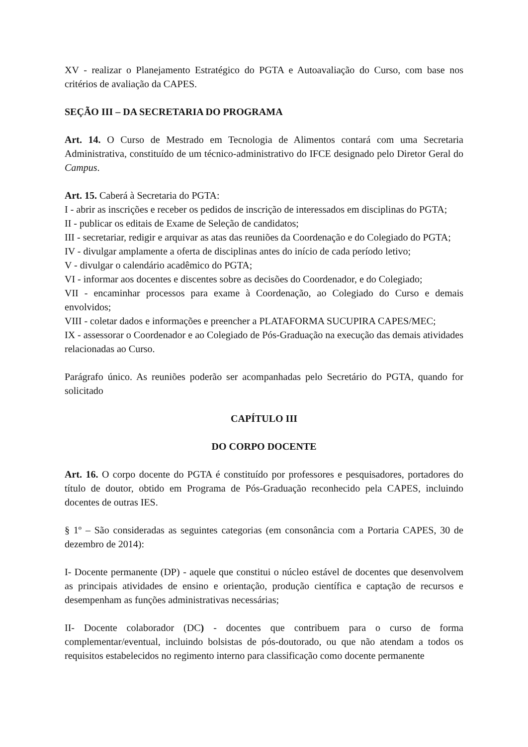XV - realizar o Planejamento Estratégico do PGTA e Autoavaliação do Curso, com base nos critérios de avaliação da CAPES.
SEÇÃO III – DA SECRETARIA DO PROGRAMA
Art. 14. O Curso de Mestrado em Tecnologia de Alimentos contará com uma Secretaria Administrativa, constituído de um técnico-administrativo do IFCE designado pelo Diretor Geral do Campus.
Art. 15. Caberá à Secretaria do PGTA:
I - abrir as inscrições e receber os pedidos de inscrição de interessados em disciplinas do PGTA;
II - publicar os editais de Exame de Seleção de candidatos;
III - secretariar, redigir e arquivar as atas das reuniões da Coordenação e do Colegiado do PGTA;
IV - divulgar amplamente a oferta de disciplinas antes do início de cada período letivo;
V - divulgar o calendário acadêmico do PGTA;
VI - informar aos docentes e discentes sobre as decisões do Coordenador, e do Colegiado;
VII - encaminhar processos para exame à Coordenação, ao Colegiado do Curso e demais envolvidos;
VIII - coletar dados e informações e preencher a PLATAFORMA SUCUPIRA CAPES/MEC;
IX - assessorar o Coordenador e ao Colegiado de Pós-Graduação na execução das demais atividades relacionadas ao Curso.
Parágrafo único. As reuniões poderão ser acompanhadas pelo Secretário do PGTA, quando for solicitado
CAPÍTULO III
DO CORPO DOCENTE
Art. 16. O corpo docente do PGTA é constituído por professores e pesquisadores, portadores do título de doutor, obtido em Programa de Pós-Graduação reconhecido pela CAPES, incluindo docentes de outras IES.
§ 1º – São consideradas as seguintes categorias (em consonância com a Portaria CAPES, 30 de dezembro de 2014):
I- Docente permanente (DP) - aquele que constitui o núcleo estável de docentes que desenvolvem as principais atividades de ensino e orientação, produção científica e captação de recursos e desempenham as funções administrativas necessárias;
II- Docente colaborador (DC) - docentes que contribuem para o curso de forma complementar/eventual, incluindo bolsistas de pós-doutorado, ou que não atendam a todos os requisitos estabelecidos no regimento interno para classificação como docente permanente